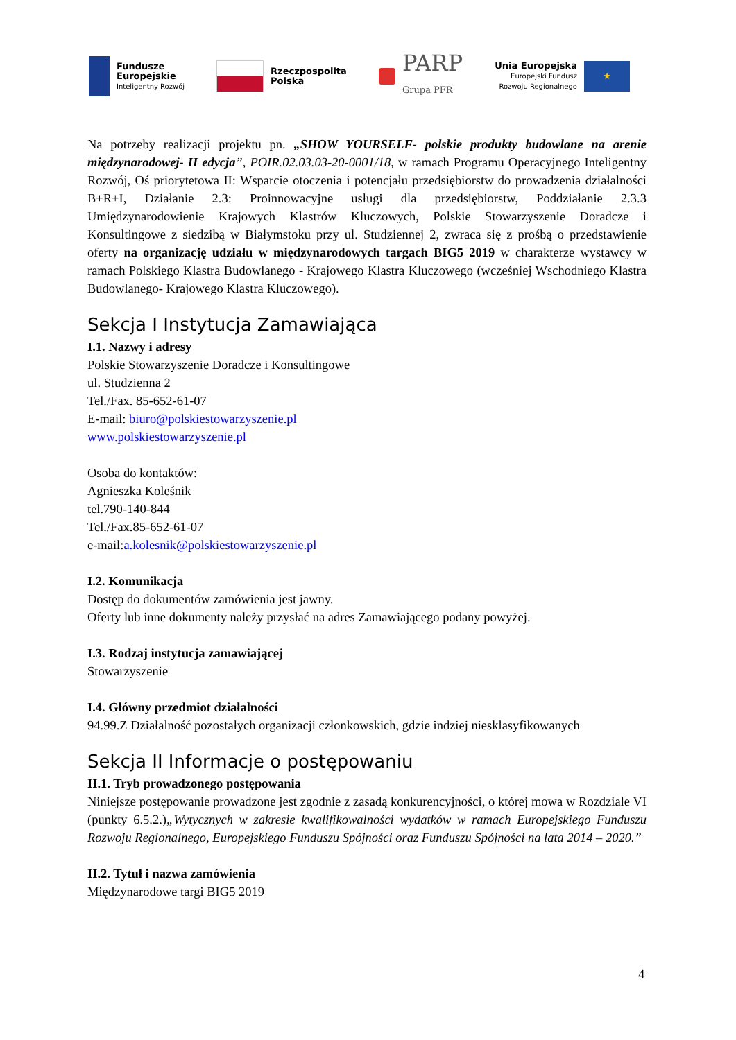Fundusze
Europejskie
Inteligentny Rozwój
Rzeczpospolita
Polska
PARP
Grupa PFR
Unia Europejska
Europejski Fundusz
Rozwoju Regionalnego
★
Na potrzeby realizacji projektu pn. „SHOW YOURSELF- polskie produkty budowlane na arenie międzynarodowej- II edycja”, POIR.02.03.03-20-0001/18, w ramach Programu Operacyjnego Inteligentny Rozwój, Oś priorytetowa II: Wsparcie otoczenia i potencjału przedsiębiorstw do prowadzenia działalności B+R+I, Działanie 2.3: Proinnowacyjne usługi dla przedsiębiorstw, Poddziałanie 2.3.3 Umiędzynarodowienie Krajowych Klastrów Kluczowych, Polskie Stowarzyszenie Doradcze i Konsultingowe z siedzibą w Białymstoku przy ul. Studziennej 2, zwraca się z prośbą o przedstawienie oferty na organizację udziału w międzynarodowych targach BIG5 2019 w charakterze wystawcy w ramach Polskiego Klastra Budowlanego - Krajowego Klastra Kluczowego (wcześniej Wschodniego Klastra Budowlanego- Krajowego Klastra Kluczowego).
Sekcja I Instytucja Zamawiająca
I.1. Nazwy i adresy
Polskie Stowarzyszenie Doradcze i Konsultingowe
ul. Studzienna 2
Tel./Fax. 85-652-61-07
E-mail: biuro@polskiestowarzyszenie.pl
www.polskiestowarzyszenie.pl
Osoba do kontaktów:
Agnieszka Koleśnik
tel.790-140-844
Tel./Fax.85-652-61-07
e-mail:a.kolesnik@polskiestowarzyszenie.pl
I.2. Komunikacja
Dostęp do dokumentów zamówienia jest jawny.
Oferty lub inne dokumenty należy przysłać na adres Zamawiającego podany powyżej.
I.3. Rodzaj instytucja zamawiającej
Stowarzyszenie
I.4. Główny przedmiot działalności
94.99.Z Działalność pozostałych organizacji członkowskich, gdzie indziej niesklasyfikowanych
Sekcja II Informacje o postępowaniu
II.1. Tryb prowadzonego postępowania
Niniejsze postępowanie prowadzone jest zgodnie z zasadą konkurencyjności, o której mowa w Rozdziale VI (punkty 6.5.2.)„Wytycznych w zakresie kwalifikowalności wydatków w ramach Europejskiego Funduszu Rozwoju Regionalnego, Europejskiego Funduszu Spójności oraz Funduszu Spójności na lata 2014 – 2020.”
II.2. Tytuł i nazwa zamówienia
Międzynarodowe targi BIG5 2019
4